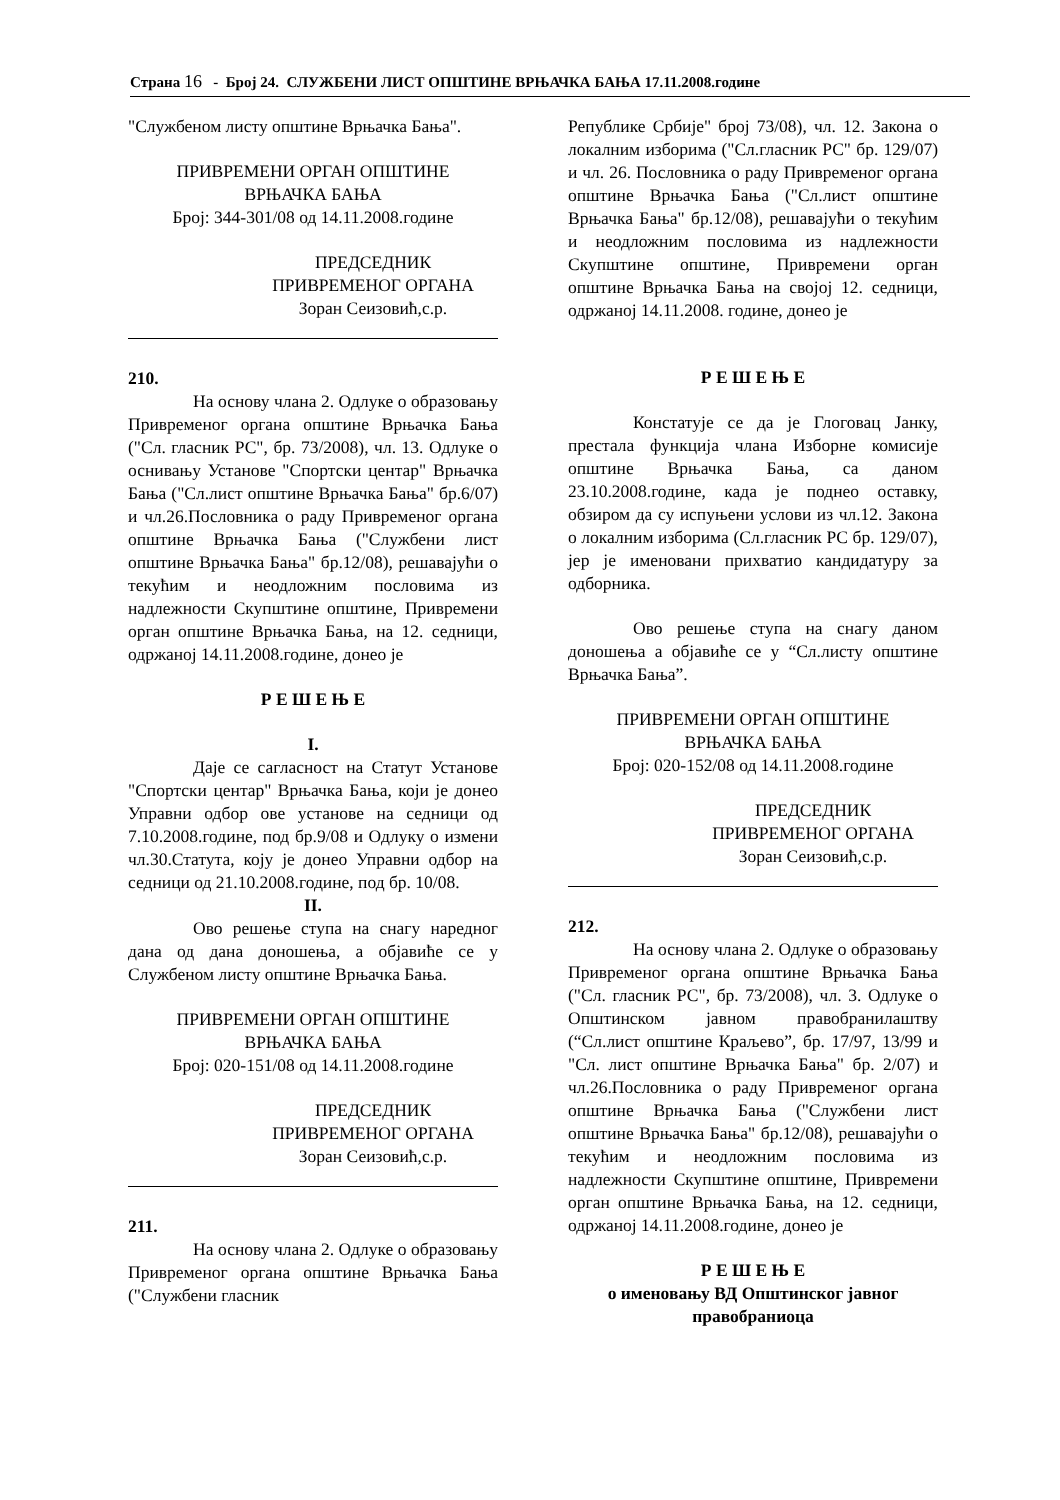Страна 16 - Број 24. СЛУЖБЕНИ ЛИСТ ОПШТИНЕ ВРЊАЧКА БАЊА 17.11.2008.године
"Службеном листу општине Врњачка Бања".
ПРИВРЕМЕНИ ОРГАН ОПШТИНЕ
ВРЊАЧКА БАЊА
Број: 344-301/08 од 14.11.2008.године
ПРЕДСЕДНИК
ПРИВРЕМЕНОГ ОРГАНА
Зоран Сеизовић,с.р.
210.
На основу члана 2. Одлуке о образовању Привременог органа општине Врњачка Бања ("Сл. гласник РС", бр. 73/2008), чл. 13. Одлуке о оснивању Установе "Спортски центар" Врњачка Бања ("Сл.лист општине Врњачка Бања" бр.6/07) и чл.26.Пословника о раду Привременог органа општине Врњачка Бања ("Службени лист општине Врњачка Бања" бр.12/08), решавајући о текућим и неодложним пословима из надлежности Скупштине општине, Привремени орган општине Врњачка Бања, на 12. седници, одржаној 14.11.2008.године, донео је
Р Е Ш Е Њ Е
I.
Даје се сагласност на Статут Установе "Спортски центар" Врњачка Бања, који је донео Управни одбор ове установе на седници од 7.10.2008.године, под бр.9/08 и Одлуку о измени чл.30.Статута, коју је донео Управни одбор на седници од 21.10.2008.године, под бр. 10/08.
II.
Ово решење ступа на снагу наредног дана од дана доношења, а објавиће се у Службеном листу општине Врњачка Бања.
ПРИВРЕМЕНИ ОРГАН ОПШТИНЕ
ВРЊАЧКА БАЊА
Број: 020-151/08 од 14.11.2008.године
ПРЕДСЕДНИК
ПРИВРЕМЕНОГ ОРГАНА
Зоран Сеизовић,с.р.
211.
На основу члана 2. Одлуке о образовању Привременог органа општине Врњачка Бања ("Службени гласник
Републике Србије" број 73/08), чл. 12. Закона о локалним изборима ("Сл.гласник РС" бр. 129/07) и чл. 26. Пословника о раду Привременог органа општине Врњачка Бања ("Сл.лист општине Врњачка Бања" бр.12/08), решавајући о текућим и неодложним пословима из надлежности Скупштине општине, Привремени орган општине Врњачка Бања на својој 12. седници, одржаној 14.11.2008. године, донео је
Р Е Ш Е Њ Е
Констатује се да је Глоговац Јанку, престала функција члана Изборне комисије општине Врњачка Бања, са даном 23.10.2008.године, када је поднео оставку, обзиром да су испуњени услови из чл.12. Закона о локалним изборима (Сл.гласник РС бр. 129/07), јер је именовани прихватио кандидатуру за одборника.
Ово решење ступа на снагу даном доношења а објавиће се у “Сл.листу општине Врњачка Бања”.
ПРИВРЕМЕНИ ОРГАН ОПШТИНЕ
ВРЊАЧКА БАЊА
Број: 020-152/08 од 14.11.2008.године
ПРЕДСЕДНИК
ПРИВРЕМЕНОГ ОРГАНА
Зоран Сеизовић,с.р.
212.
На основу члана 2. Одлуке о образовању Привременог органа општине Врњачка Бања ("Сл. гласник РС", бр. 73/2008), чл. 3. Одлуке о Општинском јавном правобранилаштву (“Сл.лист општине Краљево”, бр. 17/97, 13/99 и "Сл. лист општине Врњачка Бања" бр. 2/07) и чл.26.Пословника о раду Привременог органа општине Врњачка Бања ("Службени лист општине Врњачка Бања" бр.12/08), решавајући о текућим и неодложним пословима из надлежности Скупштине општине, Привремени орган општине Врњачка Бања, на 12. седници, одржаној 14.11.2008.године, донео је
Р Е Ш Е Њ Е
о именовању ВД Општинског јавног правобраниоца